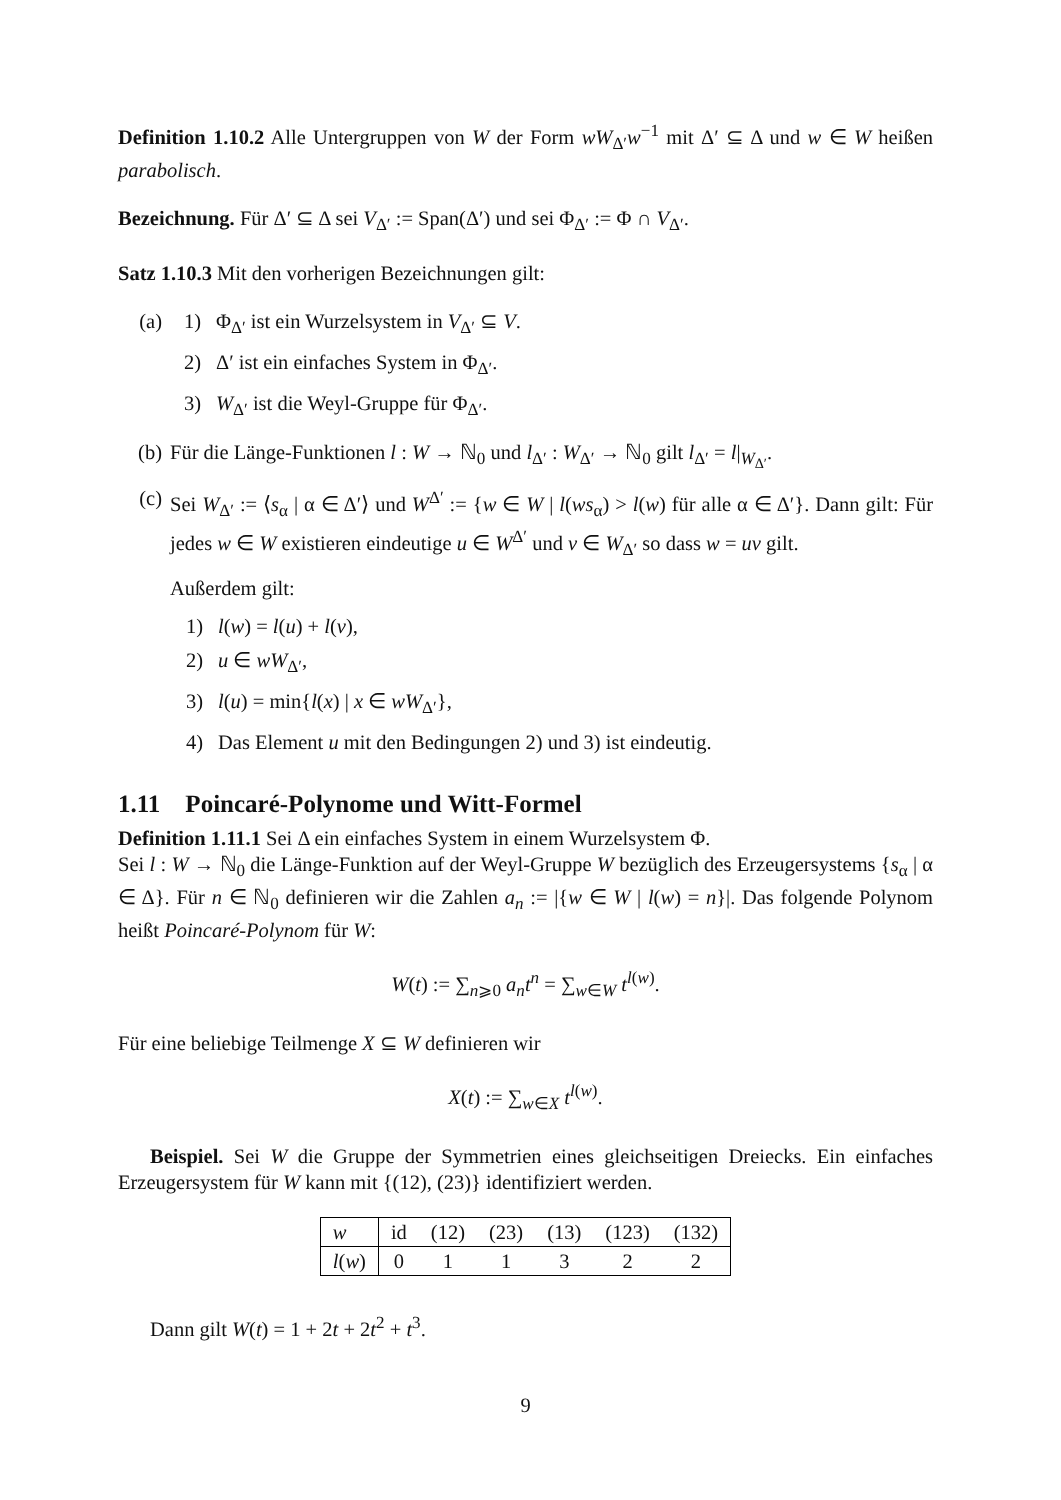Definition 1.10.2 Alle Untergruppen von W der Form wW<sub>Δ′</sub>w<sup>−1</sup> mit Δ′ ⊆ Δ und w ∈ W heißen parabolisch.
Bezeichnung. Für Δ′ ⊆ Δ sei V<sub>Δ′</sub> := Span(Δ′) und sei Φ<sub>Δ′</sub> := Φ ∩ V<sub>Δ′</sub>.
Satz 1.10.3 Mit den vorherigen Bezeichnungen gilt:
(a) 1) Φ<sub>Δ′</sub> ist ein Wurzelsystem in V<sub>Δ′</sub> ⊆ V.
2) Δ′ ist ein einfaches System in Φ<sub>Δ′</sub>.
3) W<sub>Δ′</sub> ist die Weyl-Gruppe für Φ<sub>Δ′</sub>.
(b) Für die Länge-Funktionen l : W → ℕ<sub>0</sub> und l<sub>Δ′</sub> : W<sub>Δ′</sub> → ℕ<sub>0</sub> gilt l<sub>Δ′</sub> = l|<sub>W<sub>Δ′</sub></sub>.
(c) Sei W<sub>Δ′</sub> := ⟨s<sub>α</sub> | α ∈ Δ′⟩ und W<sup>Δ′</sup> := {w ∈ W | l(ws<sub>α</sub>) > l(w) für alle α ∈ Δ′}. Dann gilt: Für jedes w ∈ W existieren eindeutige u ∈ W<sup>Δ′</sup> und v ∈ W<sub>Δ′</sub> so dass w = uv gilt.
Außerdem gilt:
1) l(w) = l(u) + l(v),
2) u ∈ wW<sub>Δ′</sub>,
3) l(u) = min{l(x) | x ∈ wW<sub>Δ′</sub>},
4) Das Element u mit den Bedingungen 2) und 3) ist eindeutig.
1.11 Poincaré-Polynome und Witt-Formel
Definition 1.11.1 Sei Δ ein einfaches System in einem Wurzelsystem Φ.
Sei l : W → ℕ<sub>0</sub> die Länge-Funktion auf der Weyl-Gruppe W bezüglich des Erzeugersystems {s<sub>α</sub> | α ∈ Δ}. Für n ∈ ℕ<sub>0</sub> definieren wir die Zahlen a<sub>n</sub> := |{w ∈ W | l(w) = n}|. Das folgende Polynom heißt Poincaré-Polynom für W:
W(t) := ∑<sub>n⩾0</sub> a<sub>n</sub>t<sup>n</sup> = ∑<sub>w∈W</sub> t<sup>l(w)</sup>.
Für eine beliebige Teilmenge X ⊆ W definieren wir
X(t) := ∑<sub>w∈X</sub> t<sup>l(w)</sup>.
Beispiel. Sei W die Gruppe der Symmetrien eines gleichseitigen Dreiecks. Ein einfaches Erzeugersystem für W kann mit {(12), (23)} identifiziert werden.
| w | id | (12) | (23) | (13) | (123) | (132) |
| l ( w ) | 0 | 1 | 1 | 3 | 2 | 2 |
Dann gilt W(t) = 1 + 2t + 2t<sup>2</sup> + t<sup>3</sup>.
9